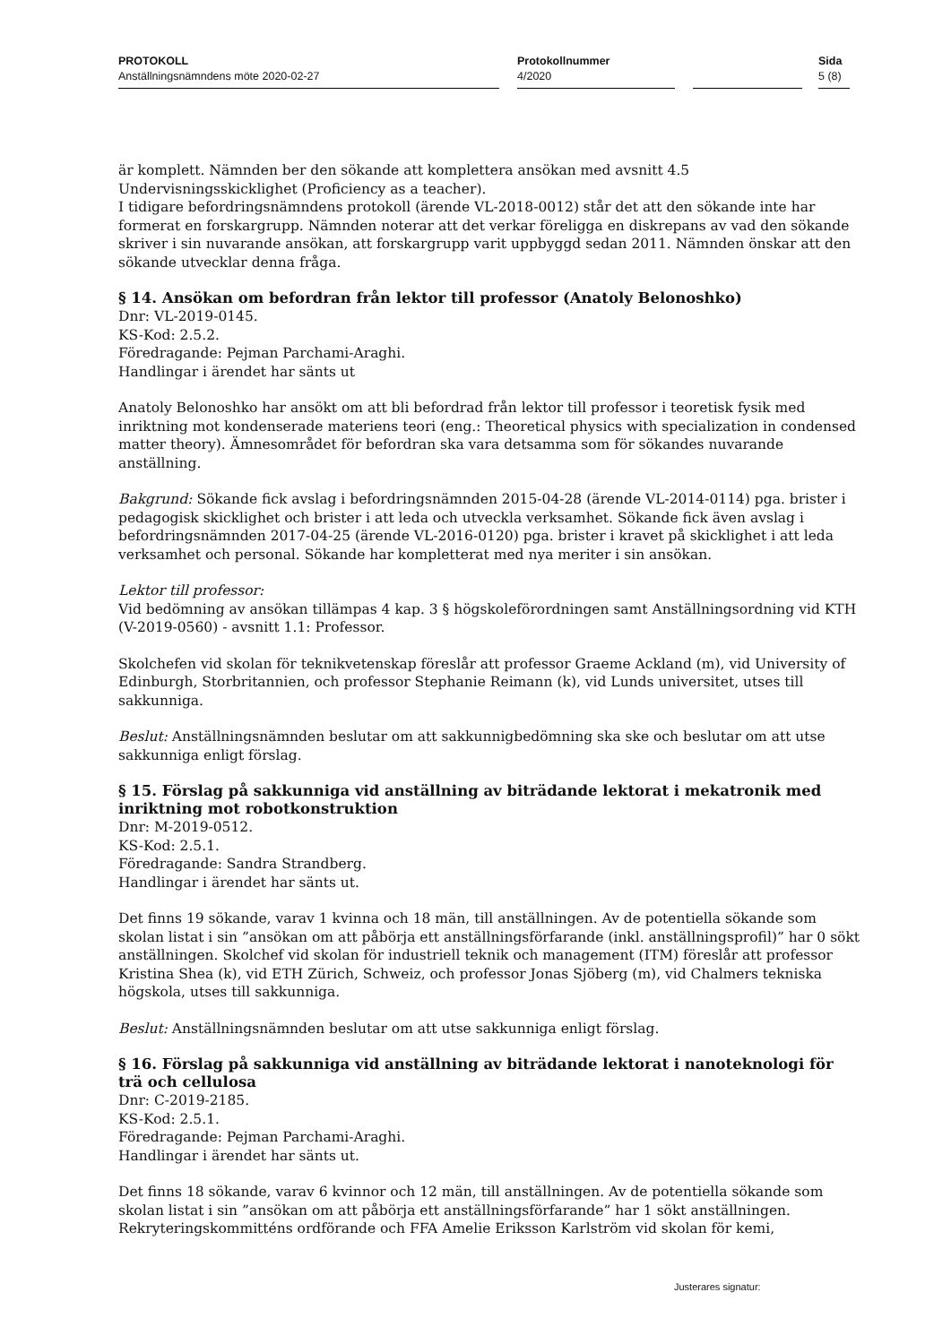PROTOKOLL
Anställningsnämndens möte 2020-02-27
Protokollnummer
4/2020
Sida
5 (8)
är komplett. Nämnden ber den sökande att komplettera ansökan med avsnitt 4.5 Undervisningsskicklighet (Proficiency as a teacher).
I tidigare befordringsnämndens protokoll (ärende VL-2018-0012) står det att den sökande inte har formerat en forskargrupp. Nämnden noterar att det verkar föreligga en diskrepans av vad den sökande skriver i sin nuvarande ansökan, att forskargrupp varit uppbyggd sedan 2011. Nämnden önskar att den sökande utvecklar denna fråga.
§ 14. Ansökan om befordran från lektor till professor (Anatoly Belonoshko)
Dnr: VL-2019-0145.
KS-Kod: 2.5.2.
Föredragande: Pejman Parchami-Araghi.
Handlingar i ärendet har sänts ut
Anatoly Belonoshko har ansökt om att bli befordrad från lektor till professor i teoretisk fysik med inriktning mot kondenserade materiens teori (eng.: Theoretical physics with specialization in condensed matter theory). Ämnesområdet för befordran ska vara detsamma som för sökandes nuvarande anställning.
Bakgrund: Sökande fick avslag i befordringsnämnden 2015-04-28 (ärende VL-2014-0114) pga. brister i pedagogisk skicklighet och brister i att leda och utveckla verksamhet. Sökande fick även avslag i befordringsnämnden 2017-04-25 (ärende VL-2016-0120) pga. brister i kravet på skicklighet i att leda verksamhet och personal. Sökande har kompletterat med nya meriter i sin ansökan.
Lektor till professor:
Vid bedömning av ansökan tillämpas 4 kap. 3 § högskoleförordningen samt Anställningsordning vid KTH (V-2019-0560) - avsnitt 1.1: Professor.
Skolchefen vid skolan för teknikvetenskap föreslår att professor Graeme Ackland (m), vid University of Edinburgh, Storbritannien, och professor Stephanie Reimann (k), vid Lunds universitet, utses till sakkunniga.
Beslut: Anställningsnämnden beslutar om att sakkunnigbedömning ska ske och beslutar om att utse sakkunniga enligt förslag.
§ 15. Förslag på sakkunniga vid anställning av biträdande lektorat i mekatronik med inriktning mot robotkonstruktion
Dnr: M-2019-0512.
KS-Kod: 2.5.1.
Föredragande: Sandra Strandberg.
Handlingar i ärendet har sänts ut.
Det finns 19 sökande, varav 1 kvinna och 18 män, till anställningen. Av de potentiella sökande som skolan listat i sin ”ansökan om att påbörja ett anställningsförfarande (inkl. anställningsprofil)” har 0 sökt anställningen. Skolchef vid skolan för industriell teknik och management (ITM) föreslår att professor Kristina Shea (k), vid ETH Zürich, Schweiz, och professor Jonas Sjöberg (m), vid Chalmers tekniska högskola, utses till sakkunniga.
Beslut: Anställningsnämnden beslutar om att utse sakkunniga enligt förslag.
§ 16. Förslag på sakkunniga vid anställning av biträdande lektorat i nanoteknologi för trä och cellulosa
Dnr: C-2019-2185.
KS-Kod: 2.5.1.
Föredragande: Pejman Parchami-Araghi.
Handlingar i ärendet har sänts ut.
Det finns 18 sökande, varav 6 kvinnor och 12 män, till anställningen. Av de potentiella sökande som skolan listat i sin ”ansökan om att påbörja ett anställningsförfarande” har 1 sökt anställningen. Rekryteringskommitténs ordförande och FFA Amelie Eriksson Karlström vid skolan för kemi,
Justerares signatur: